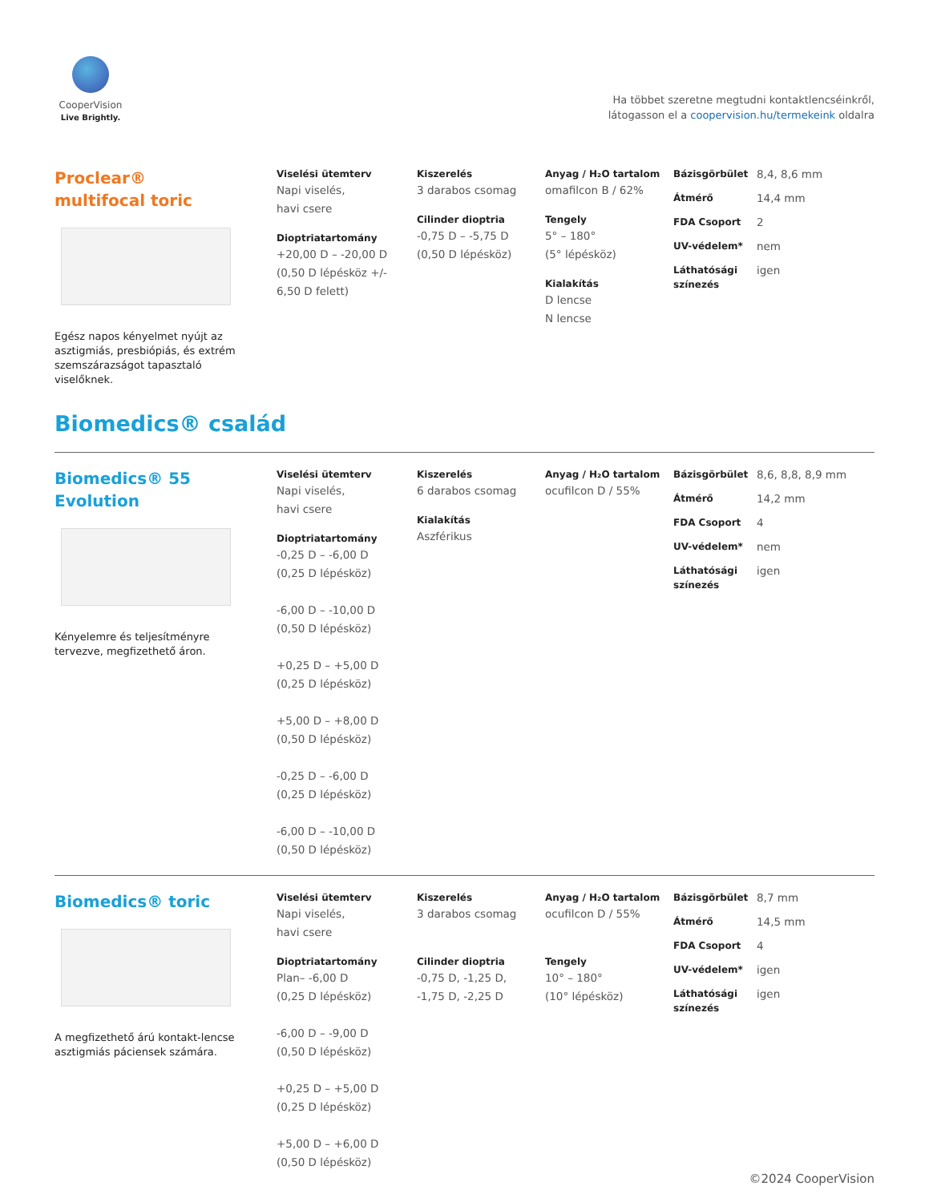CooperVision
Live Brightly.
Ha többet szeretne megtudni kontaktlencséinkről,
látogasson el a coopervision.hu/termekeink oldalra
Proclear®
multifocal toric
Egész napos kényelmet nyújt az asztigmiás, presbiópiás, és extrém szemszárazságot tapasztaló viselőknek.
Viselési ütemterv
Napi viselés,
havi csere
Dioptriatartomány
+20,00 D – -20,00 D
(0,50 D lépésköz +/-
6,50 D felett)
Kiszerelés
3 darabos csomag
Cilinder dioptria
-0,75 D – -5,75 D
(0,50 D lépésköz)
Anyag / H₂O tartalom
omafilcon B / 62%
Tengely
5° – 180°
(5° lépésköz)
Kialakítás
D lencse
N lencse
Bázisgörbület 8,4, 8,6 mm
Átmérő 14,4 mm
FDA Csoport 2
UV-védelem* nem
Láthatósági színezés igen
Biomedics® család
Biomedics® 55
Evolution
Kényelemre és teljesítményre tervezve, megfizethető áron.
Viselési ütemterv
Napi viselés,
havi csere
Dioptriatartomány
-0,25 D – -6,00 D
(0,25 D lépésköz)
-6,00 D – -10,00 D
(0,50 D lépésköz)
+0,25 D – +5,00 D
(0,25 D lépésköz)
+5,00 D – +8,00 D
(0,50 D lépésköz)
-0,25 D – -6,00 D
(0,25 D lépésköz)
-6,00 D – -10,00 D
(0,50 D lépésköz)
Kiszerelés
6 darabos csomag
Kialakítás
Aszférikus
Anyag / H₂O tartalom
ocufilcon D / 55%
Bázisgörbület 8,6, 8,8, 8,9 mm
Átmérő 14,2 mm
FDA Csoport 4
UV-védelem* nem
Láthatósági színezés igen
Biomedics® toric
A megfizethető árú kontakt-lencse asztigmiás páciensek számára.
Viselési ütemterv
Napi viselés,
havi csere
Dioptriatartomány
Plan– -6,00 D
(0,25 D lépésköz)
-6,00 D – -9,00 D
(0,50 D lépésköz)
+0,25 D – +5,00 D
(0,25 D lépésköz)
+5,00 D – +6,00 D
(0,50 D lépésköz)
Kiszerelés
3 darabos csomag
Cilinder dioptria
-0,75 D, -1,25 D,
-1,75 D, -2,25 D
Anyag / H₂O tartalom
ocufilcon D / 55%
Tengely
10° – 180°
(10° lépésköz)
Bázisgörbület 8,7 mm
Átmérő 14,5 mm
FDA Csoport 4
UV-védelem* igen
Láthatósági színezés igen
©2024 CooperVision